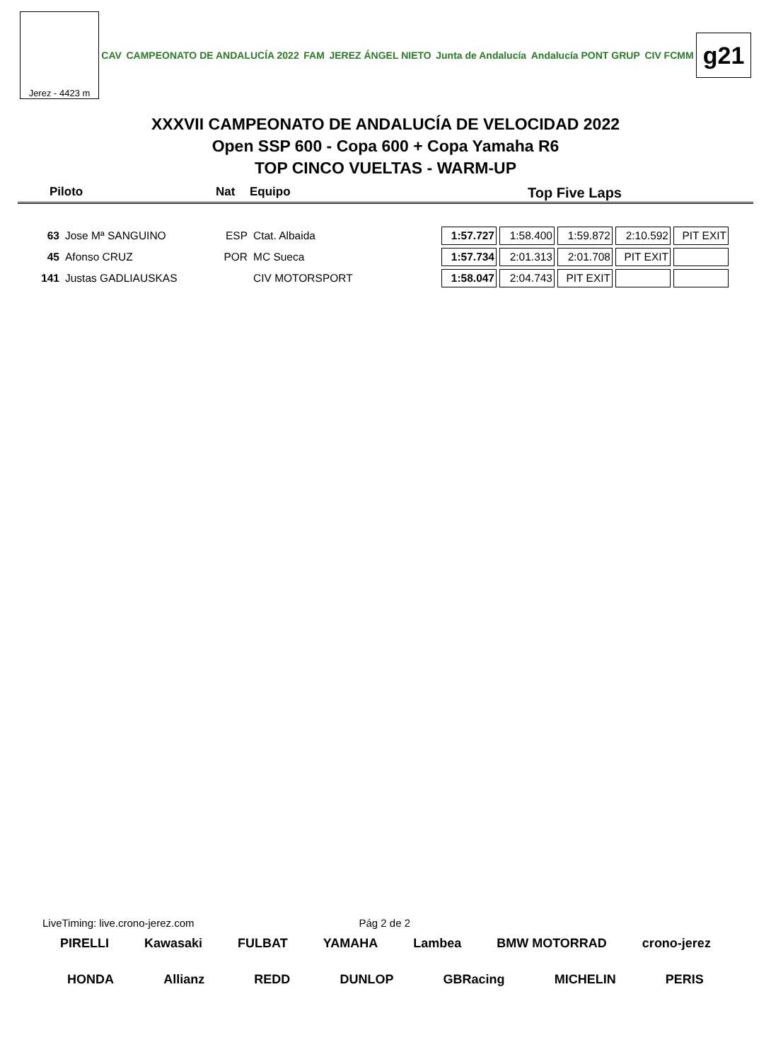Jerez - 4423 m
CAV CAMPEONATO DE ANDALUCÍA 2022 FAM JEREZ ÁNGEL NIETO Junta de Andalucía Andalucía PONT GRUP CIV FCMM
g21
XXXVII CAMPEONATO DE ANDALUCÍA DE VELOCIDAD 2022
Open SSP 600 - Copa 600 + Copa Yamaha R6
TOP CINCO VUELTAS - WARM-UP
Piloto Nat Equipo Top Five Laps
| 63 | Jose Mª SANGUINO | ESP | Ctat. Albaida | 1:57.727 | 1:58.400 | 1:59.872 | 2:10.592 | PIT EXIT |
| 45 | Afonso CRUZ | POR | MC Sueca | 1:57.734 | 2:01.313 | 2:01.708 | PIT EXIT | |
| 141 | Justas GADLIAUSKAS | | CIV MOTORSPORT | 1:58.047 | 2:04.743 | PIT EXIT | | |
LiveTiming: live.crono-jerez.com Pág 2 de 2
PIRELLI Kawasaki FULBAT YAMAHA Lambea BMW MOTORRAD crono-jerez
HONDA Allianz REDD DUNLOP GBRacing MICHELIN PERIS